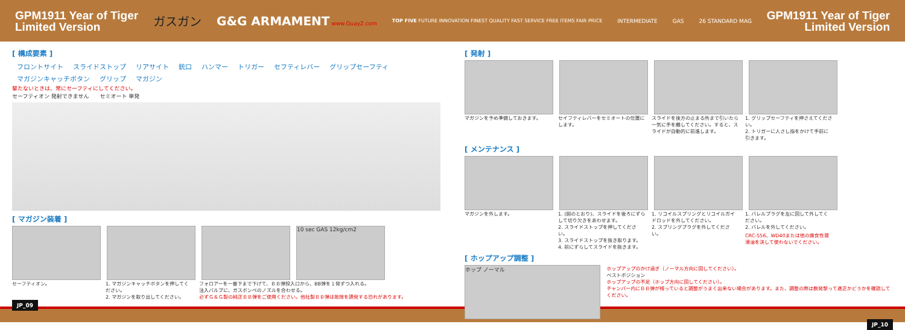GPM1911 Year of Tiger
Limited Version
ガスガン G&G ARMAMENT www.Guay2.com
TOP FIVE FUTURE INNOVATION FINEST QUALITY FAST SERVICE FREE ITEMS FAIR PRICE
INTERMEDIATE GAS 26 STANDARD MAG
GPM1911 Year of Tiger
Limited Version
[ 構成要素 ]
フロントサイト スライドストップ リアサイト 銃口 ハンマー トリガー セフティレバー グリップセーフティ マガジンキャッチボタン グリップ マガジン
撃たないときは、常にセーフティにしてください。
セーフティオン 発射できません　　セミオート 単発
[ マガジン装着 ]
10 sec GAS 12kg/cm2
セーフティオン。 1. マガジンキャッチボタンを押してください。
2. マガジンを取り出してください。
フォロアーを一番下まで下げて、ＢＢ弾投入口から、BB弾を１発ずつ入れる。
注入バルブに、ガスボンベのノズルを合わせる。
必ずＧ＆Ｇ製の純正ＢＢ弾をご使用ください。他社製ＢＢ弾は故障を誘発する恐れがあります。
JP_09
[ 発射 ]
マガジンを予め準備しておきます。 セイフティレバーをセミオートの位置にします。
スライドを後方の止まる所まで引いたら一気に手を離してください。すると、スライドが自動的に前進します。
1. グリップセーフティを押さえてください。
2. トリガーに人さし指をかけて手前に引きます。
[ メンテナンス ]
マガジンを外します。 1. (図のとおり)、スライドを後ろにずらして切り欠きをあわせます。
2. スライドストップを押してください。
3. スライドストップを抜き取ります。
4. 前にずらしてスライドを抜きます。
1. リコイルスプリングとリコイルガイドロッドを外してください。
2. スプリングプラグを外してください。
1. バレルプラグを左に回して外してください。
2. バレルを外してください。
CRC-556、WD40または他の腐食性潤滑油を決して使わないでください。
[ ホップアップ調整 ]
ホップ ノーマル
ホップアップのかけ過ぎ（ノーマル方向に回してください）。
ベストポジション
ホップアップの不足（ホップ方向に回してください）。
チャンバー内にＢＢ弾が残っていると調整がうまく出来ない場合があります。また、調整の際は数発撃って適正かどうかを確認してください。
JP_10